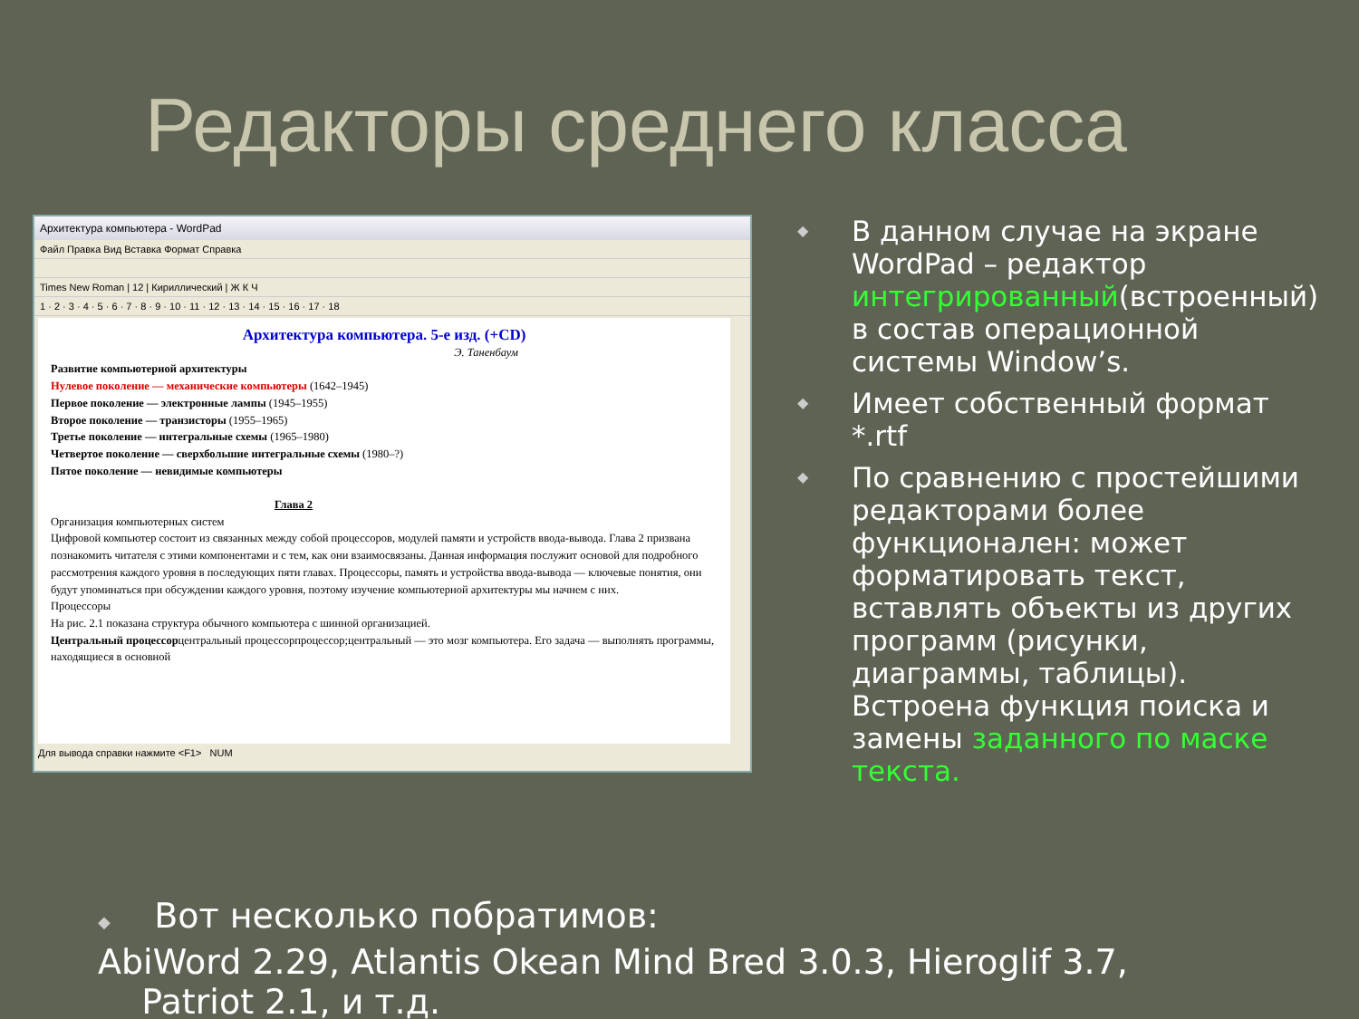Редакторы среднего класса
Архитектура компьютера - WordPad
Файл Правка Вид Вставка Формат Справка
Times New Roman | 12 | Кириллический | Ж К Ч
1 · 2 · 3 · 4 · 5 · 6 · 7 · 8 · 9 · 10 · 11 · 12 · 13 · 14 · 15 · 16 · 17 · 18
Архитектура компьютера. 5-е изд. (+CD)
Э. Таненбаум
Развитие компьютерной архитектуры
Нулевое поколение — механические компьютеры (1642–1945)
Первое поколение — электронные лампы (1945–1955)
Второе поколение — транзисторы (1955–1965)
Третье поколение — интегральные схемы (1965–1980)
Четвертое поколение — сверхбольшие интегральные схемы (1980–?)
Пятое поколение — невидимые компьютеры
Глава 2
Организация компьютерных систем
Цифровой компьютер состоит из связанных между собой процессоров, модулей памяти и устройств ввода-вывода. Глава 2 призвана познакомить читателя с этими компонентами и с тем, как они взаимосвязаны. Данная информация послужит основой для подробного рассмотрения каждого уровня в последующих пяти главах. Процессоры, память и устройства ввода-вывода — ключевые понятия, они будут упоминаться при обсуждении каждого уровня, поэтому изучение компьютерной архитектуры мы начнем с них.
Процессоры
На рис. 2.1 показана структура обычного компьютера с шинной организацией.
Центральный процессорцентральный процессорпроцессор;центральный — это мозг компьютера. Его задача — выполнять программы, находящиеся в основной
Для вывода справки нажмите <F1> NUM
◆ В данном случае на экране WordPad – редактор интегрированный(встроенный) в состав операционной системы Window’s.
◆ Имеет собственный формат *.rtf
◆ По сравнению с простейшими редакторами более функционален: может форматировать текст, вставлять объекты из других программ (рисунки, диаграммы, таблицы). Встроена функция поиска и замены заданного по маске текста.
◆ Вот несколько побратимов:
AbiWord 2.29, Atlantis Okean Mind Bred 3.0.3, Hieroglif 3.7,
Patriot 2.1, и т.д.